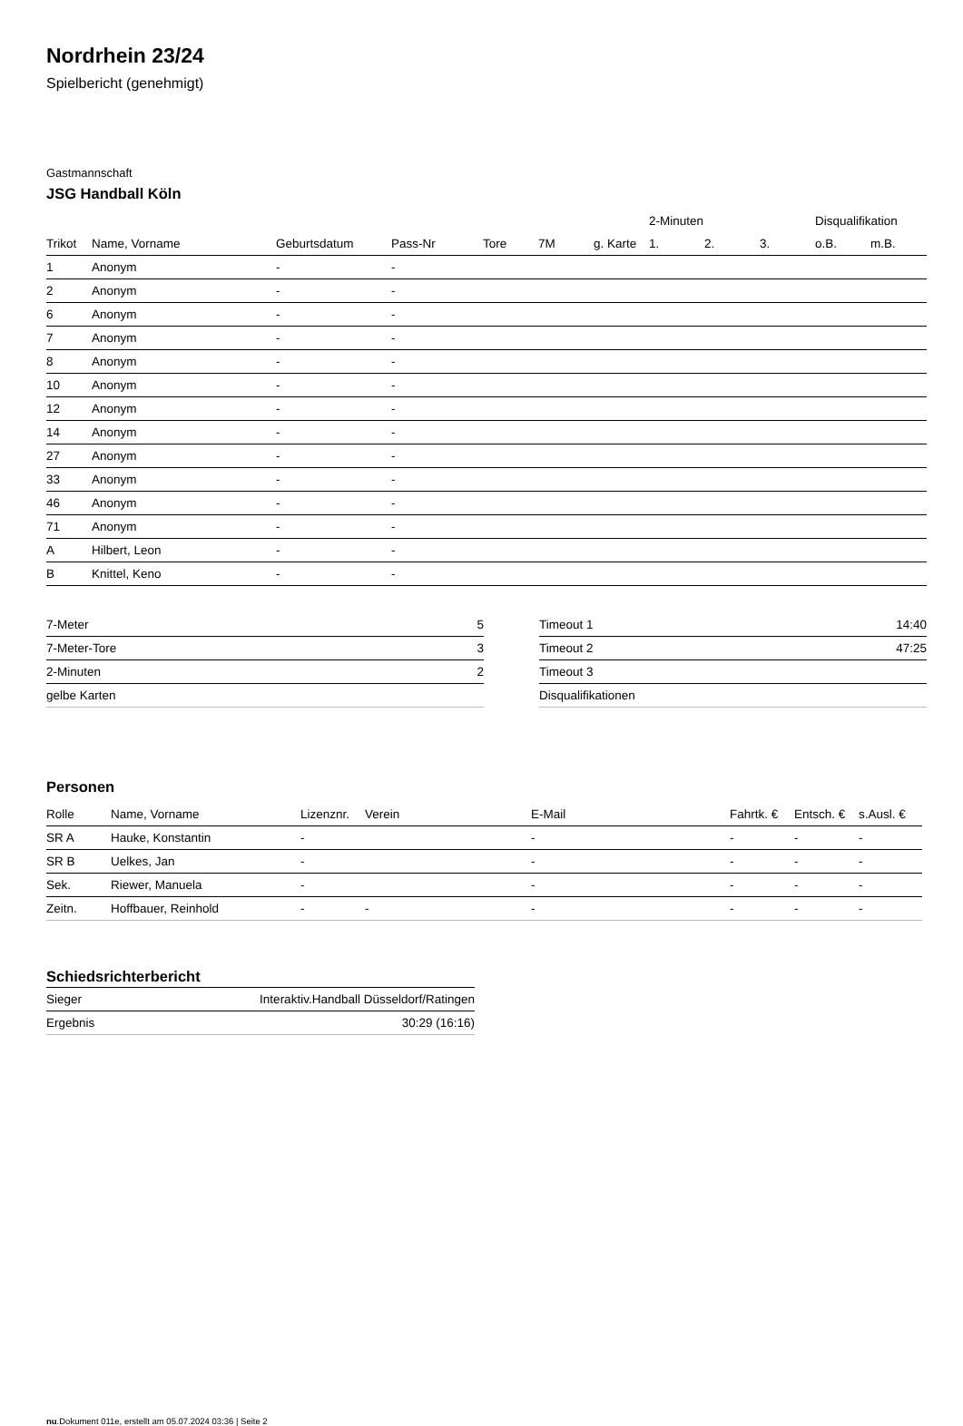Nordrhein 23/24
Spielbericht (genehmigt)
Gastmannschaft
JSG Handball Köln
| | | | | | | | 2-Minuten | | | Disqualifikation | |
| --- | --- | --- | --- | --- | --- | --- | --- | --- | --- | --- | --- |
| Trikot | Name, Vorname | Geburtsdatum | Pass-Nr | Tore | 7M | g. Karte | 1. | 2. | 3. | o.B. | m.B. |
| 1 | Anonym | - | - | | | | | | | | |
| 2 | Anonym | - | - | | | | | | | | |
| 6 | Anonym | - | - | | | | | | | | |
| 7 | Anonym | - | - | | | | | | | | |
| 8 | Anonym | - | - | | | | | | | | |
| 10 | Anonym | - | - | | | | | | | | |
| 12 | Anonym | - | - | | | | | | | | |
| 14 | Anonym | - | - | | | | | | | | |
| 27 | Anonym | - | - | | | | | | | | |
| 33 | Anonym | - | - | | | | | | | | |
| 46 | Anonym | - | - | | | | | | | | |
| 71 | Anonym | - | - | | | | | | | | |
| A | Hilbert, Leon | - | - | | | | | | | | |
| B | Knittel, Keno | - | - | | | | | | | | |
| 7-Meter | 5 |
| 7-Meter-Tore | 3 |
| 2-Minuten | 2 |
| gelbe Karten | |
| Timeout 1 | 14:40 |
| Timeout 2 | 47:25 |
| Timeout 3 | |
| Disqualifikationen | |
Personen
| Rolle | Name, Vorname | Lizenznr. | Verein | E-Mail | Fahrtk. € | Entsch. € | s.Ausl. € |
| --- | --- | --- | --- | --- | --- | --- | --- |
| SR A | Hauke, Konstantin | - | | - | - | - | - |
| SR B | Uelkes, Jan | - | | - | - | - | - |
| Sek. | Riewer, Manuela | - | | - | - | - | - |
| Zeitn. | Hoffbauer, Reinhold | - | - | - | - | - | - |
Schiedsrichterbericht
| Sieger | Interaktiv.Handball Düsseldorf/Ratingen |
| Ergebnis | 30:29 (16:16) |
nu.Dokument 011e, erstellt am 05.07.2024 03:36 | Seite 2